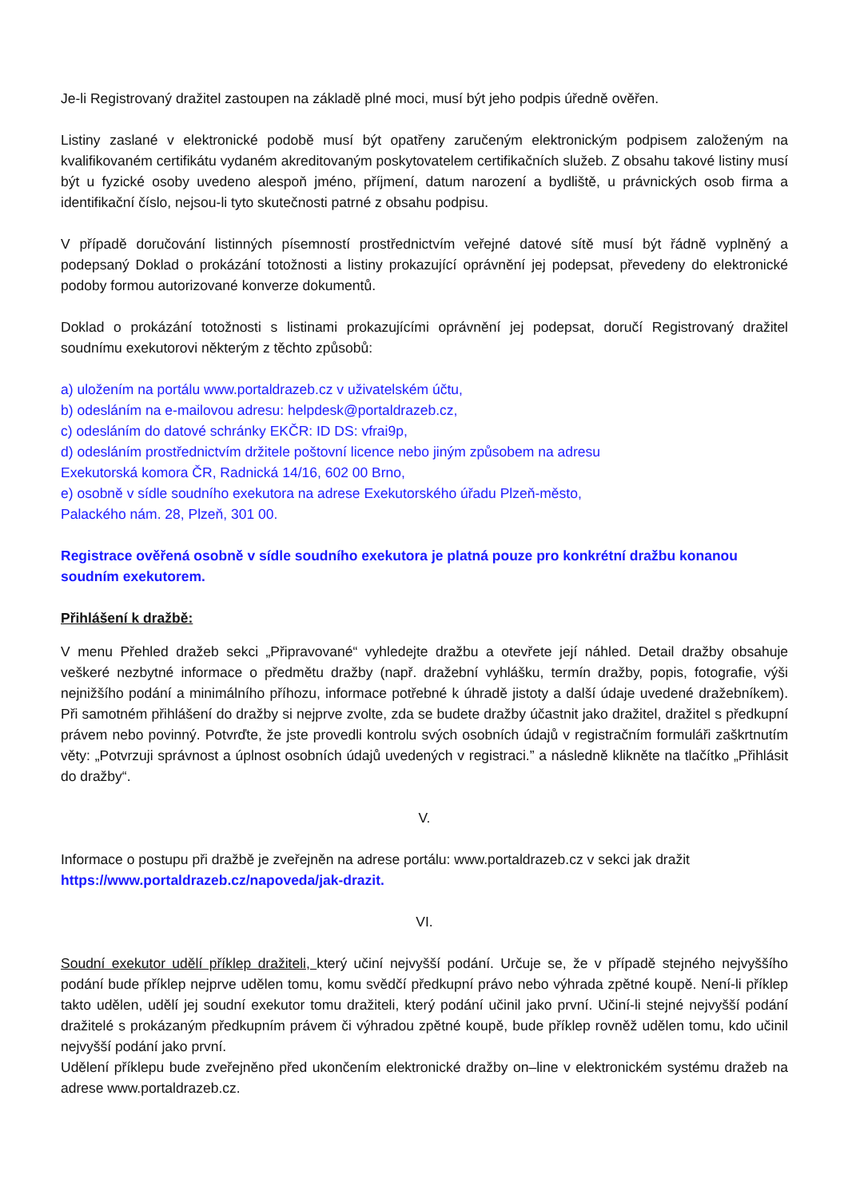Je-li Registrovaný dražitel zastoupen na základě plné moci, musí být jeho podpis úředně ověřen.
Listiny zaslané v elektronické podobě musí být opatřeny zaručeným elektronickým podpisem založeným na kvalifikovaném certifikátu vydaném akreditovaným poskytovatelem certifikačních služeb. Z obsahu takové listiny musí být u fyzické osoby uvedeno alespoň jméno, příjmení, datum narození a bydliště, u právnických osob firma a identifikační číslo, nejsou-li tyto skutečnosti patrné z obsahu podpisu.
V případě doručování listinných písemností prostřednictvím veřejné datové sítě musí být řádně vyplněný a podepsaný Doklad o prokázání totožnosti a listiny prokazující oprávnění jej podepsat, převedeny do elektronické podoby formou autorizované konverze dokumentů.
Doklad o prokázání totožnosti s listinami prokazujícími oprávnění jej podepsat, doručí Registrovaný dražitel soudnímu exekutorovi některým z těchto způsobů:
a) uložením na portálu www.portaldrazeb.cz v uživatelském účtu,
b) odesláním na e-mailovou adresu: helpdesk@portaldrazeb.cz,
c) odesláním do datové schránky EKČR: ID DS: vfrai9p,
d) odesláním prostřednictvím držitele poštovní licence nebo jiným způsobem na adresu
Exekutorská komora ČR, Radnická 14/16, 602 00 Brno,
e) osobně v sídle soudního exekutora na adrese Exekutorského úřadu Plzeň-město,
Palackého nám. 28, Plzeň, 301 00.
Registrace ověřená osobně v sídle soudního exekutora je platná pouze pro konkrétní dražbu konanou soudním exekutorem.
Přihlášení k dražbě:
V menu Přehled dražeb sekci „Připravované“ vyhledejte dražbu a otevřete její náhled. Detail dražby obsahuje veškeré nezbytné informace o předmětu dražby (např. dražební vyhlášku, termín dražby, popis, fotografie, výši nejnižšího podání a minimálního příhozu, informace potřebné k úhradě jistoty a další údaje uvedené dražebníkem). Při samotném přihlášení do dražby si nejprve zvolte, zda se budete dražby účastnit jako dražitel, dražitel s předkupní právem nebo povinný. Potvrďte, že jste provedli kontrolu svých osobních údajů v registračním formuláři zaškrtnutím věty: „Potvrzuji správnost a úplnost osobních údajů uvedených v registraci.” a následně klikněte na tlačítko „Přihlásit do dražby“.
V.
Informace o postupu při dražbě je zveřejněn na adrese portálu: www.portaldrazeb.cz v sekci jak dražit https://www.portaldrazeb.cz/napoveda/jak-drazit.
VI.
Soudní exekutor udělí příklep dražiteli, který učiní nejvyšší podání. Určuje se, že v případě stejného nejvyššího podání bude příklep nejprve udělen tomu, komu svědčí předkupní právo nebo výhrada zpětné koupě. Není-li příklep takto udělen, udělí jej soudní exekutor tomu dražiteli, který podání učinil jako první. Učiní-li stejné nejvyšší podání dražitelé s prokázaným předkupním právem či výhradou zpětné koupě, bude příklep rovněž udělen tomu, kdo učinil nejvyšší podání jako první.
Udělení příklepu bude zveřejněno před ukončením elektronické dražby on–line v elektronickém systému dražeb na adrese www.portaldrazeb.cz.